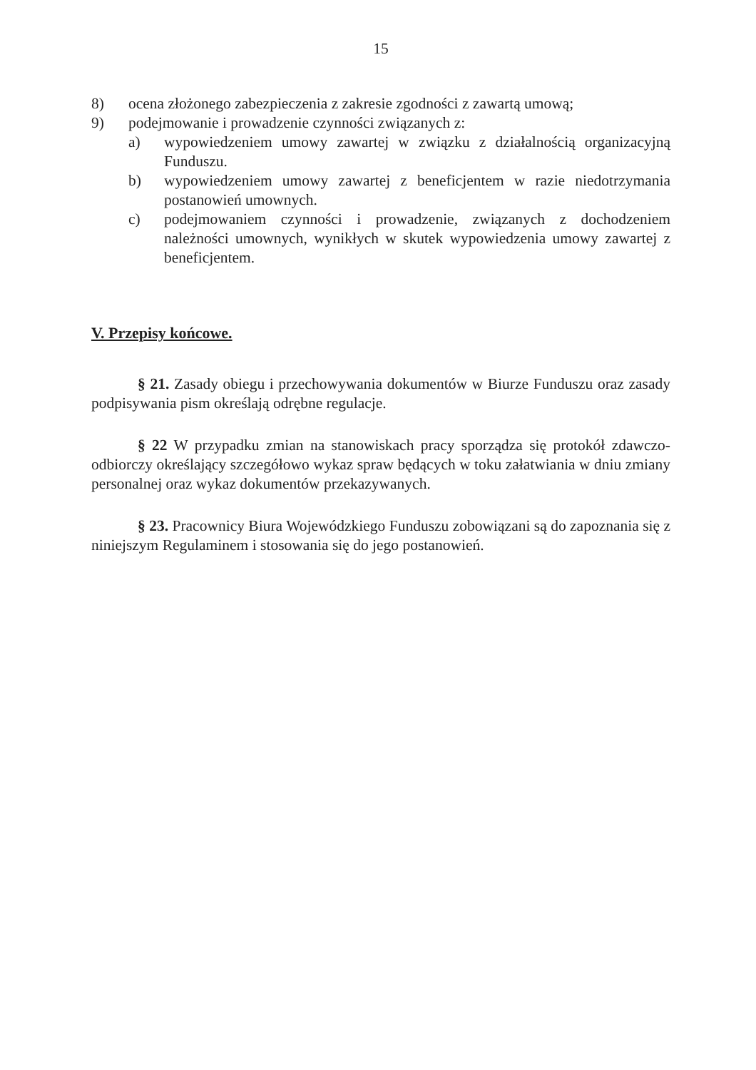15
8) ocena złożonego zabezpieczenia z zakresie zgodności z zawartą umową;
9) podejmowanie i prowadzenie czynności związanych z:
a) wypowiedzeniem umowy zawartej w związku z działalnością organizacyjną Funduszu.
b) wypowiedzeniem umowy zawartej z beneficjentem w razie niedotrzymania postanowień umownych.
c) podejmowaniem czynności i prowadzenie, związanych z dochodzeniem należności umownych, wynikłych w skutek wypowiedzenia umowy zawartej z beneficjentem.
V. Przepisy końcowe.
§ 21. Zasady obiegu i przechowywania dokumentów w Biurze Funduszu oraz zasady podpisywania pism określają odrębne regulacje.
§ 22 W przypadku zmian na stanowiskach pracy sporządza się protokół zdawczo-odbiorczy określający szczegółowo wykaz spraw będących w toku załatwiania w dniu zmiany personalnej oraz wykaz dokumentów przekazywanych.
§ 23. Pracownicy Biura Wojewódzkiego Funduszu zobowiązani są do zapoznania się z niniejszym Regulaminem i stosowania się do jego postanowień.